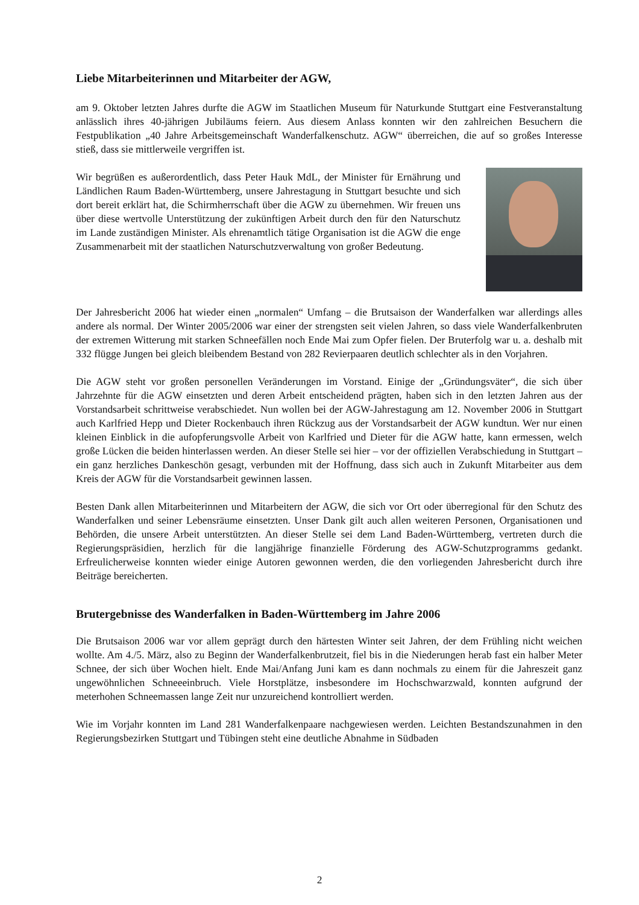Liebe Mitarbeiterinnen und Mitarbeiter der AGW,
am 9. Oktober letzten Jahres durfte die AGW im Staatlichen Museum für Naturkunde Stuttgart eine Fest­veranstaltung anlässlich ihres 40-jährigen Jubiläums feiern. Aus diesem Anlass konnten wir den zahlrei­chen Besuchern die Festpublikation „40 Jahre Arbeitsgemeinschaft Wanderfalkenschutz. AGW“ überrei­chen, die auf so großes Interesse stieß, dass sie mittlerweile vergriffen ist.
Wir begrüßen es außerordentlich, dass Peter Hauk MdL, der Minister für Ernäh­rung und Ländlichen Raum Baden-Württemberg, unsere Jahrestagung in Stutt­gart besuchte und sich dort bereit erklärt hat, die Schirmherrschaft über die AGW zu übernehmen. Wir freuen uns über diese wertvolle Unterstützung der zukünftigen Arbeit durch den für den Naturschutz im Lande zuständigen Mi­nister. Als ehrenamtlich tätige Organisation ist die AGW die enge Zusammen­arbeit mit der staatlichen Naturschutzverwaltung von großer Bedeutung.
Der Jahresbericht 2006 hat wieder einen „normalen“ Umfang – die Brutsaison der Wanderfalken war allerdings alles andere als normal. Der Winter 2005/2006 war einer der strengsten seit vielen Jahren, so dass viele Wanderfalkenbruten der extremen Witterung mit starken Schneefällen noch Ende Mai zum Opfer fielen. Der Bruterfolg war u. a. deshalb mit 332 flügge Jungen bei gleich bleibendem Bestand von 282 Revierpaaren deutlich schlechter als in den Vorjahren.
Die AGW steht vor großen personellen Veränderungen im Vorstand. Einige der „Gründungsväter“, die sich über Jahrzehnte für die AGW einsetzten und deren Arbeit entscheidend prägten, haben sich in den letzten Jahren aus der Vorstandsarbeit schrittweise verabschiedet. Nun wollen bei der AGW-Jahrestagung am 12. November 2006 in Stuttgart auch Karlfried Hepp und Dieter Rockenbauch ihren Rückzug aus der Vorstandsarbeit der AGW kundtun. Wer nur einen kleinen Einblick in die aufopferungsvolle Arbeit von Karlfried und Dieter für die AGW hatte, kann ermessen, welch große Lücken die beiden hinterlassen werden. An dieser Stelle sei hier – vor der offiziellen Verabschiedung in Stuttgart – ein ganz herzliches Dankeschön gesagt, verbunden mit der Hoffnung, dass sich auch in Zukunft Mitarbeiter aus dem Kreis der AGW für die Vorstandsarbeit gewinnen lassen.
Besten Dank allen Mitarbeiterinnen und Mitarbeitern der AGW, die sich vor Ort oder überregional für den Schutz des Wanderfalken und seiner Lebensräume einsetzten. Unser Dank gilt auch allen weiteren Personen, Organisationen und Behörden, die unsere Arbeit unterstützten. An dieser Stelle sei dem Land Baden-Württemberg, vertreten durch die Regierungspräsidien, herzlich für die langjährige finanzielle Förderung des AGW-Schutzprogramms gedankt. Erfreulicherweise konnten wieder einige Autoren ge­wonnen werden, die den vorliegenden Jahresbericht durch ihre Beiträge bereicherten.
Brutergebnisse des Wanderfalken in Baden-Württemberg im Jahre 2006
Die Brutsaison 2006 war vor allem geprägt durch den härtesten Winter seit Jahren, der dem Frühling nicht weichen wollte. Am 4./5. März, also zu Beginn der Wanderfalkenbrutzeit, fiel bis in die Niederun­gen herab fast ein halber Meter Schnee, der sich über Wochen hielt. Ende Mai/Anfang Juni kam es dann nochmals zu einem für die Jahreszeit ganz ungewöhnlichen Schneeeinbruch. Viele Horstplätze, insbeson­dere im Hochschwarzwald, konnten aufgrund der meterhohen Schneemassen lange Zeit nur unzureichend kontrolliert werden.
Wie im Vorjahr konnten im Land 281 Wanderfalkenpaare nachgewiesen werden. Leichten Bestandszu­nahmen in den Regierungsbezirken Stuttgart und Tübingen steht eine deutliche Abnahme in Südbaden
2